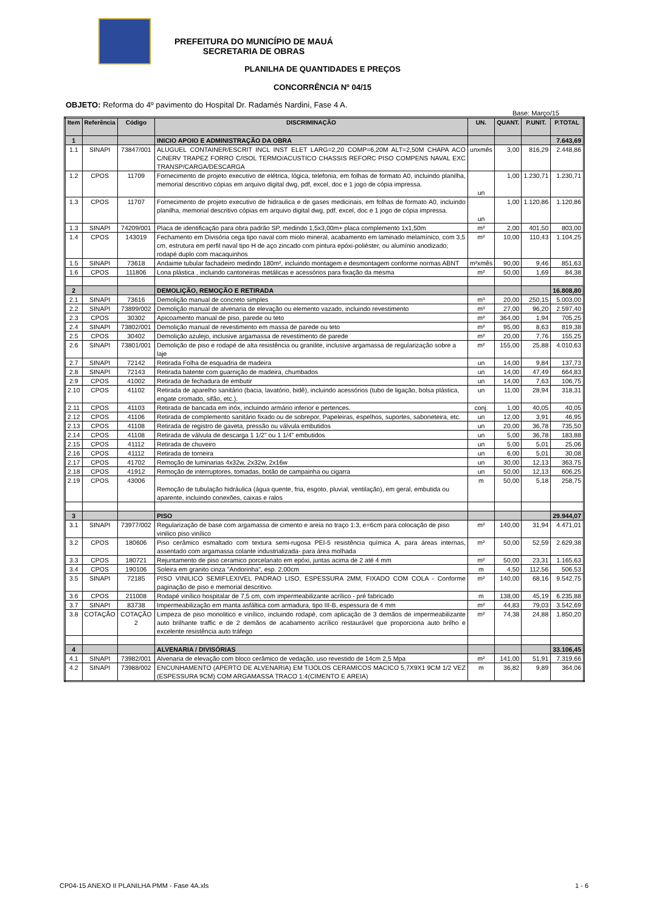PREFEITURA DO MUNICÍPIO DE MAUÁ
SECRETARIA DE OBRAS
PLANILHA DE QUANTIDADES E PREÇOS
CONCORRÊNCIA Nº 04/15
OBJETO: Reforma do 4º pavimento do Hospital Dr. Radamés Nardini, Fase 4 A.
Base: Março/15
| Item | Referência | Código | DISCRIMINAÇÃO | UN. | QUANT. | P.UNIT. | P.TOTAL |
| --- | --- | --- | --- | --- | --- | --- | --- |
| 1 | | | INICIO APOIO E ADMINISTRAÇÃO DA OBRA | | | | 7.643,69 |
| 1.1 | SINAPI | 73847/001 | ALUGUEL CONTAINER/ESCRIT INCL INST ELET LARG=2,20 COMP=6,20M ALT=2,50M CHAPA ACO C/NERV TRAPEZ FORRO C/ISOL TERMO/ACUSTICO CHASSIS REFORC PISO COMPENS NAVAL EXC TRANSP/CARGA/DESCARGA | unxmês | 3,00 | 816,29 | 2.448,86 |
| 1.2 | CPOS | 11709 | Fornecimento de projeto executivo de elétrica, lógica, telefonia, em folhas de formato A0, incluindo planilha, memorial descritivo cópias em arquivo digital dwg, pdf, excel, doc e 1 jogo de cópia impressa. | un | 1,00 | 1.230,71 | 1.230,71 |
| 1.3 | CPOS | 11707 | Fornecimento de projeto executivo de hidraulica e de gases medicinais, em folhas de formato A0, incluindo planilha, memorial descritivo cópias em arquivo digital dwg, pdf, excel, doc e 1 jogo de cópia impressa. | un | 1,00 | 1.120,86 | 1.120,86 |
| 1.3 | SINAPI | 74209/001 | Placa de identificação para obra padrão SP, medindo 1,5x3,00m+ placa complemento 1x1,50m | m² | 2,00 | 401,50 | 803,00 |
| 1.4 | CPOS | 143019 | Fechamento em Divisória cega tipo naval com miolo mineral, acabamento em laminado melamínico, com 3,5 cm, estrutura em perfil naval tipo H de aço zincado com pintura epóxi-poliéster, ou alumínio anodizado; rodapé duplo com macaquinhos | m² | 10,00 | 110,43 | 1.104,25 |
| 1.5 | SINAPI | 73618 | Andaime tubular fachadeiro medindo 180m², incluindo montagem e desmontagem conforme normas ABNT | m²xmês | 90,00 | 9,46 | 851,63 |
| 1.6 | CPOS | 111806 | Lona plástica , incluindo cantoneiras metálicas e acessórios para fixação da mesma | m² | 50,00 | 1,69 | 84,38 |
| 2 | | | DEMOLIÇÃO, REMOÇÃO E RETIRADA | | | | 16.808,80 |
| 2.1 | SINAPI | 73616 | Demolição manual de concreto simples | m³ | 20,00 | 250,15 | 5.003,00 |
| 2.2 | SINAPI | 73899/002 | Demolição manual de alvenaria de elevação ou elemento vazado, incluindo revestimento | m³ | 27,00 | 96,20 | 2.597,40 |
| 2.3 | CPOS | 30302 | Apicoamento manual de piso, parede ou teto | m² | 364,00 | 1,94 | 705,25 |
| 2.4 | SINAPI | 73802/001 | Demolição manual de revestimento em massa de parede ou teto | m² | 95,00 | 8,63 | 819,38 |
| 2.5 | CPOS | 30402 | Demolição azulejo, inclusive argamassa de revestimento de parede | m² | 20,00 | 7,76 | 155,25 |
| 2.6 | SINAPI | 73801/001 | Demolição de piso e rodapé de alta resistência ou granilite, inclusive argamassa de regularização sobre a laje | m² | 155,00 | 25,88 | 4.010,63 |
| 2.7 | SINAPI | 72142 | Retirada Folha de esquadria de madeira | un | 14,00 | 9,84 | 137,73 |
| 2.8 | SINAPI | 72143 | Retirada batente com guarnição de madeira, chumbados | un | 14,00 | 47,49 | 664,83 |
| 2.9 | CPOS | 41002 | Retirada de fechadura de embutir | un | 14,00 | 7,63 | 106,75 |
| 2.10 | CPOS | 41102 | Retirada de aparelho sanitário (bacia, lavatório, bidê), incluindo acessórios (tubo de ligação, bolsa plástica, engate cromado, sifão, etc.). | un | 11,00 | 28,94 | 318,31 |
| 2.11 | CPOS | 41103 | Retirada de bancada em inóx, incluindo armário inferior e pertences. | conj. | 1,00 | 40,05 | 40,05 |
| 2.12 | CPOS | 41106 | Retirada de complemento sanitário fixado ou de sobrepor, Papeleiras, espelhos, suportes, saboneteira, etc. | un | 12,00 | 3,91 | 46,95 |
| 2.13 | CPOS | 41108 | Retirada de registro de gaveta, pressão ou válvula embutidos | un | 20,00 | 36,78 | 735,50 |
| 2.14 | CPOS | 41108 | Retirada de válvula de descarga 1 1/2" ou 1 1/4" embutidos | un | 5,00 | 36,78 | 183,88 |
| 2.15 | CPOS | 41112 | Retirada de chuveiro | un | 5,00 | 5,01 | 25,06 |
| 2.16 | CPOS | 41112 | Retirada de torneira | un | 6,00 | 5,01 | 30,08 |
| 2.17 | CPOS | 41702 | Remoção de luminarias 4x32w, 2x32w, 2x16w | un | 30,00 | 12,13 | 363,75 |
| 2.18 | CPOS | 41912 | Remoção de interruptores, tomadas, botão de campainha ou cigarra | un | 50,00 | 12,13 | 606,25 |
| 2.19 | CPOS | 43006 | Remoção de tubulação hidráulica (água quente, fria, esgoto, pluvial, ventilação), em geral, embutida ou aparente, incluindo conexões, caixas e ralos | m | 50,00 | 5,18 | 258,75 |
| 3 | | | PISO | | | | 29.944,07 |
| 3.1 | SINAPI | 73977/002 | Regularização de base com argamassa de cimento e areia no traço 1:3, e=6cm para colocação de piso vinilico piso vinílico | m² | 140,00 | 31,94 | 4.471,01 |
| 3.2 | CPOS | 180606 | Piso cerâmico esmaltado com textura semi-rugosa PEI-5 resistência química A, para áreas internas, assentado com argamassa colante industrializada- para área molhada | m² | 50,00 | 52,59 | 2.629,38 |
| 3.3 | CPOS | 180721 | Rejuntamento de piso ceramico porcelanato em epóxi, juntas acima de 2 até 4 mm | m² | 50,00 | 23,31 | 1.165,63 |
| 3.4 | CPOS | 190106 | Soleira em granito cinza "Andorinha", esp. 2,00cm | m | 4,50 | 112,56 | 506,53 |
| 3.5 | SINAPI | 72185 | PISO VINILICO SEMIFLEXIVEL PADRAO LISO, ESPESSURA 2MM, FIXADO COM COLA - Conforme paginação de piso e memorial descritivo. | m² | 140,00 | 68,16 | 9.542,75 |
| 3.6 | CPOS | 211008 | Rodapé vinílico hospitalar de 7,5 cm, com impermeabilizante acrílico - pré fabricado | m | 138,00 | 45,19 | 6.235,88 |
| 3.7 | SINAPI | 83738 | Impermeabilização em manta asfáltica com armadura, tipo III-B, espessura de 4 mm | m² | 44,83 | 79,03 | 3.542,69 |
| 3.8 | COTAÇÃO | COTAÇÃO 2 | Limpeza de piso monolitico e vinílico, incluindo rodapé, com aplicação de 3 demãos de impermeabilizante auto brilhante traffic e de 2 demãos de acabamento acrílico restaurável que proporciona auto brilho e excelente resistência auto tráfego | m² | 74,38 | 24,88 | 1.850,20 |
| 4 | | | ALVENARIA / DIVISÓRIAS | | | | 33.106,45 |
| 4.1 | SINAPI | 73982/001 | Alvenaria de elevação com bloco cerâmico de vedação, uso revestido de 14cm 2,5 Mpa | m² | 141,00 | 51,91 | 7.319,66 |
| 4.2 | SINAPI | 73988/002 | ENCUNHAMENTO (APERTO DE ALVENARIA) EM TIJOLOS CERAMICOS MACICO 5,7X9X1 9CM 1/2 VEZ (ESPESSURA 9CM) COM ARGAMASSA TRACO 1:4(CIMENTO E AREIA) | m | 36,82 | 9,89 | 364,06 |
CP04-15 ANEXO II PLANILHA PMM - Fase 4A.xls 1 - 6